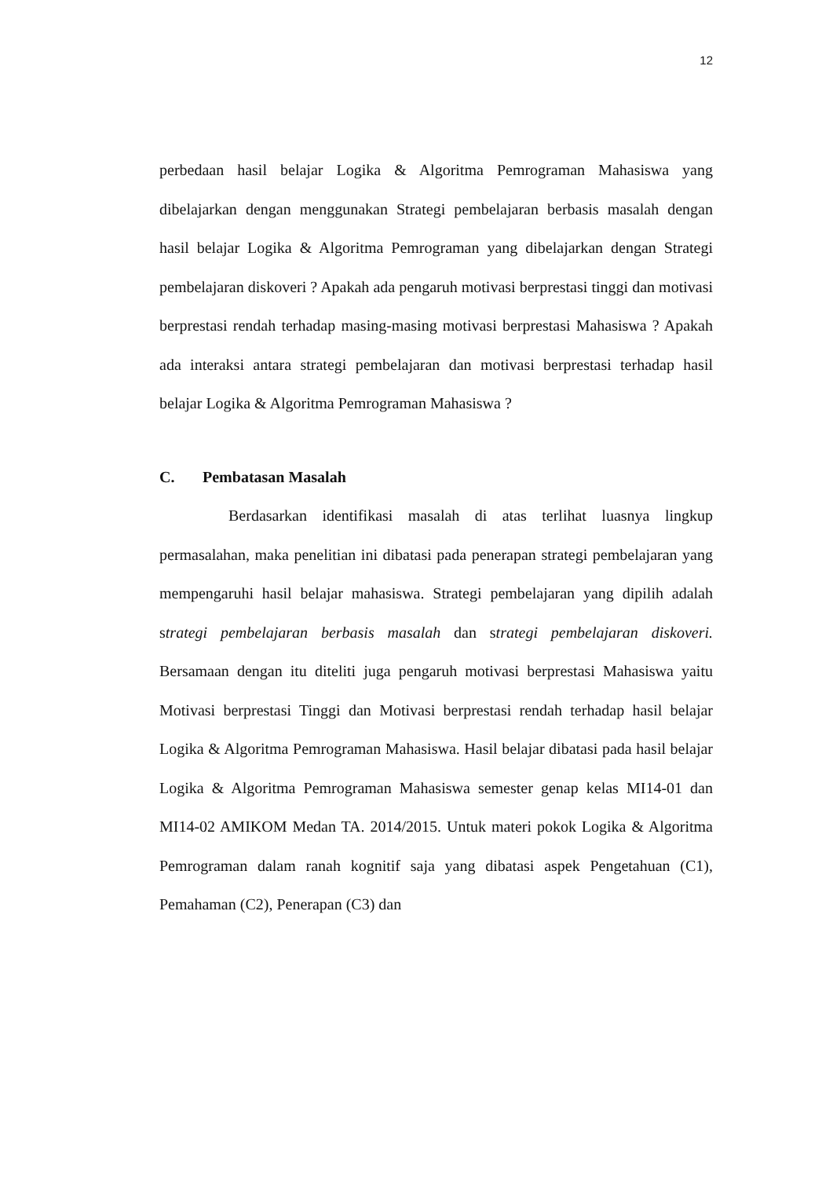12
perbedaan hasil belajar Logika & Algoritma Pemrograman Mahasiswa yang dibelajarkan dengan menggunakan Strategi pembelajaran berbasis masalah dengan hasil belajar Logika & Algoritma Pemrograman yang dibelajarkan dengan Strategi pembelajaran diskoveri ? Apakah ada pengaruh motivasi berprestasi tinggi dan motivasi berprestasi rendah terhadap masing-masing motivasi berprestasi Mahasiswa ? Apakah ada interaksi antara strategi pembelajaran dan motivasi berprestasi terhadap hasil belajar Logika & Algoritma Pemrograman Mahasiswa ?
C. Pembatasan Masalah
Berdasarkan identifikasi masalah di atas terlihat luasnya lingkup permasalahan, maka penelitian ini dibatasi pada penerapan strategi pembelajaran yang mempengaruhi hasil belajar mahasiswa. Strategi pembelajaran yang dipilih adalah strategi pembelajaran berbasis masalah dan strategi pembelajaran diskoveri. Bersamaan dengan itu diteliti juga pengaruh motivasi berprestasi Mahasiswa yaitu Motivasi berprestasi Tinggi dan Motivasi berprestasi rendah terhadap hasil belajar Logika & Algoritma Pemrograman Mahasiswa. Hasil belajar dibatasi pada hasil belajar Logika & Algoritma Pemrograman Mahasiswa semester genap kelas MI14-01 dan MI14-02 AMIKOM Medan TA. 2014/2015. Untuk materi pokok Logika & Algoritma Pemrograman dalam ranah kognitif saja yang dibatasi aspek Pengetahuan (C1), Pemahaman (C2), Penerapan (C3) dan